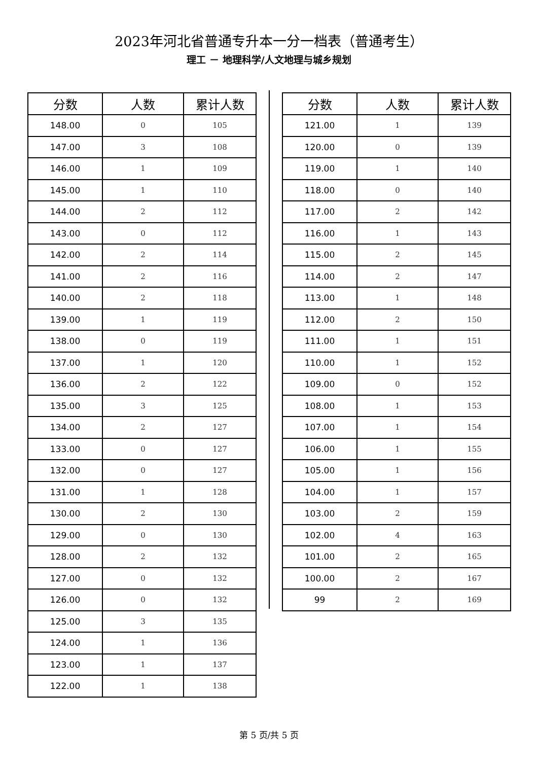2023年河北省普通专升本一分一档表（普通考生）
理工 － 地理科学/人文地理与城乡规划
| 分数 | 人数 | 累计人数 |
| --- | --- | --- |
| 148.00 | 0 | 105 |
| 147.00 | 3 | 108 |
| 146.00 | 1 | 109 |
| 145.00 | 1 | 110 |
| 144.00 | 2 | 112 |
| 143.00 | 0 | 112 |
| 142.00 | 2 | 114 |
| 141.00 | 2 | 116 |
| 140.00 | 2 | 118 |
| 139.00 | 1 | 119 |
| 138.00 | 0 | 119 |
| 137.00 | 1 | 120 |
| 136.00 | 2 | 122 |
| 135.00 | 3 | 125 |
| 134.00 | 2 | 127 |
| 133.00 | 0 | 127 |
| 132.00 | 0 | 127 |
| 131.00 | 1 | 128 |
| 130.00 | 2 | 130 |
| 129.00 | 0 | 130 |
| 128.00 | 2 | 132 |
| 127.00 | 0 | 132 |
| 126.00 | 0 | 132 |
| 125.00 | 3 | 135 |
| 124.00 | 1 | 136 |
| 123.00 | 1 | 137 |
| 122.00 | 1 | 138 |
| 分数 | 人数 | 累计人数 |
| --- | --- | --- |
| 121.00 | 1 | 139 |
| 120.00 | 0 | 139 |
| 119.00 | 1 | 140 |
| 118.00 | 0 | 140 |
| 117.00 | 2 | 142 |
| 116.00 | 1 | 143 |
| 115.00 | 2 | 145 |
| 114.00 | 2 | 147 |
| 113.00 | 1 | 148 |
| 112.00 | 2 | 150 |
| 111.00 | 1 | 151 |
| 110.00 | 1 | 152 |
| 109.00 | 0 | 152 |
| 108.00 | 1 | 153 |
| 107.00 | 1 | 154 |
| 106.00 | 1 | 155 |
| 105.00 | 1 | 156 |
| 104.00 | 1 | 157 |
| 103.00 | 2 | 159 |
| 102.00 | 4 | 163 |
| 101.00 | 2 | 165 |
| 100.00 | 2 | 167 |
| 99 | 2 | 169 |
第 5 页/共 5 页